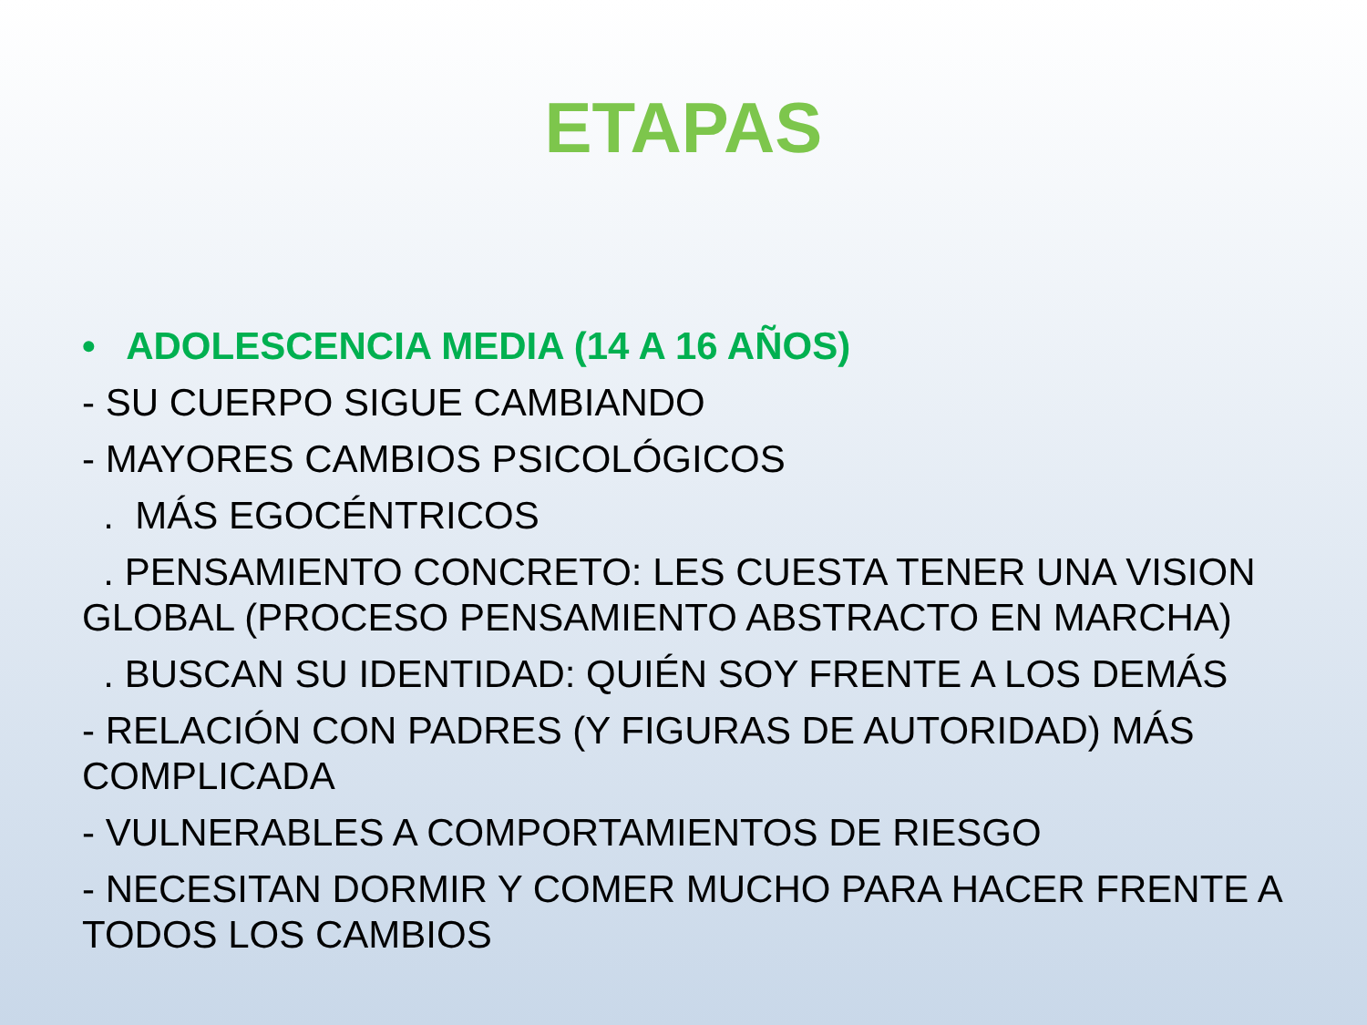ETAPAS
• ADOLESCENCIA MEDIA (14 A 16 AÑOS)
- SU CUERPO SIGUE CAMBIANDO
- MAYORES CAMBIOS PSICOLÓGICOS
. MÁS EGOCÉNTRICOS
. PENSAMIENTO CONCRETO: LES CUESTA TENER UNA VISION GLOBAL (PROCESO PENSAMIENTO ABSTRACTO EN MARCHA)
. BUSCAN SU IDENTIDAD: QUIÉN SOY FRENTE A LOS DEMÁS
- RELACIÓN CON PADRES (Y FIGURAS DE AUTORIDAD) MÁS COMPLICADA
- VULNERABLES A COMPORTAMIENTOS DE RIESGO
- NECESITAN DORMIR Y COMER MUCHO PARA HACER FRENTE A TODOS LOS CAMBIOS